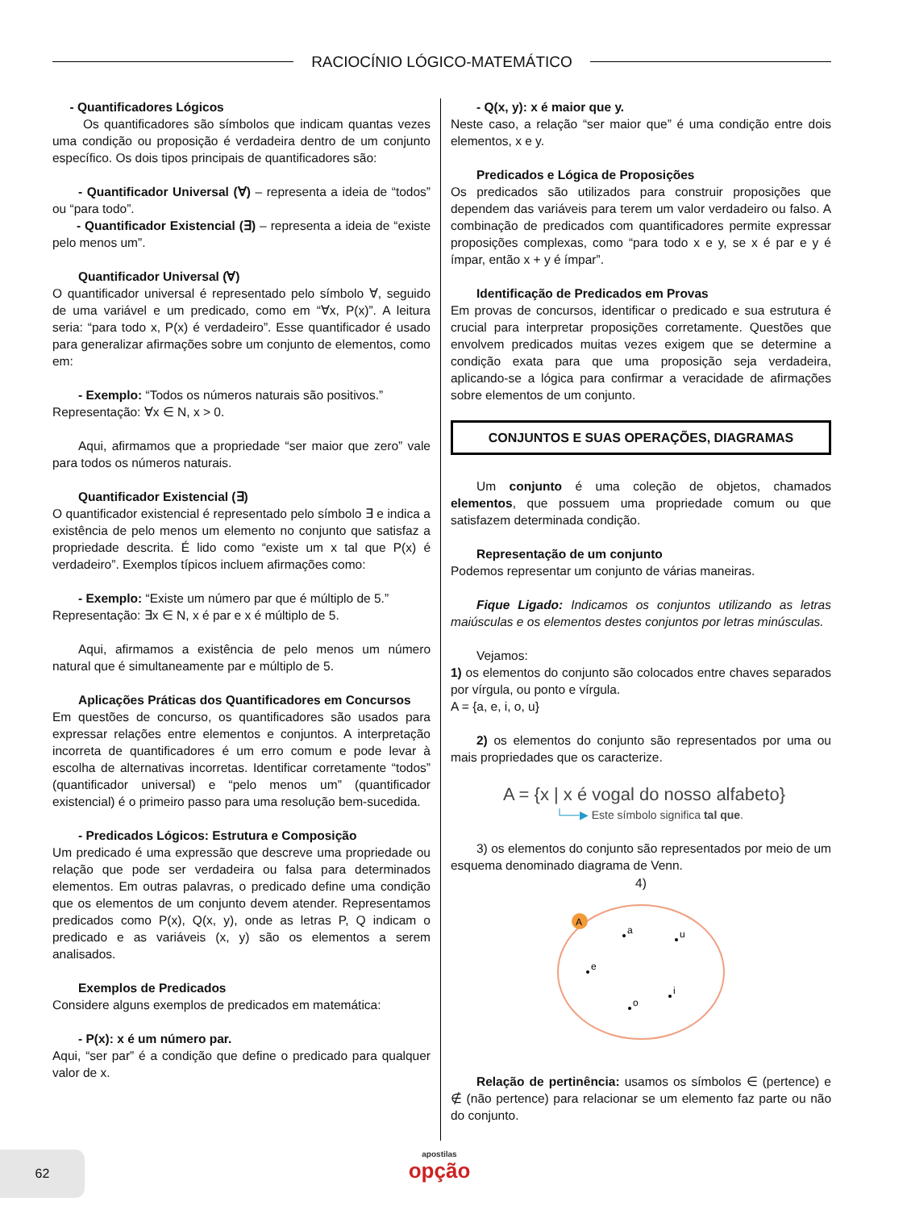RACIOCÍNIO LÓGICO-MATEMÁTICO
- Quantificadores Lógicos
Os quantificadores são símbolos que indicam quantas vezes uma condição ou proposição é verdadeira dentro de um conjunto específico. Os dois tipos principais de quantificadores são:
- Quantificador Universal (∀) – representa a ideia de “todos” ou “para todo”.
- Quantificador Existencial (∃) – representa a ideia de “existe pelo menos um”.
Quantificador Universal (∀)
O quantificador universal é representado pelo símbolo ∀, seguido de uma variável e um predicado, como em “∀x, P(x)”. A leitura seria: “para todo x, P(x) é verdadeiro”. Esse quantificador é usado para generalizar afirmações sobre um conjunto de elementos, como em:
- Exemplo: “Todos os números naturais são positivos.”
Representação: ∀x ∈ N, x > 0.
Aqui, afirmamos que a propriedade “ser maior que zero” vale para todos os números naturais.
Quantificador Existencial (∃)
O quantificador existencial é representado pelo símbolo ∃ e indica a existência de pelo menos um elemento no conjunto que satisfaz a propriedade descrita. É lido como “existe um x tal que P(x) é verdadeiro”. Exemplos típicos incluem afirmações como:
- Exemplo: “Existe um número par que é múltiplo de 5.”
Representação: ∃x ∈ N, x é par e x é múltiplo de 5.
Aqui, afirmamos a existência de pelo menos um número natural que é simultaneamente par e múltiplo de 5.
Aplicações Práticas dos Quantificadores em Concursos
Em questões de concurso, os quantificadores são usados para expressar relações entre elementos e conjuntos. A interpretação incorreta de quantificadores é um erro comum e pode levar à escolha de alternativas incorretas. Identificar corretamente “todos” (quantificador universal) e “pelo menos um” (quantificador existencial) é o primeiro passo para uma resolução bem-sucedida.
- Predicados Lógicos: Estrutura e Composição
Um predicado é uma expressão que descreve uma propriedade ou relação que pode ser verdadeira ou falsa para determinados elementos. Em outras palavras, o predicado define uma condição que os elementos de um conjunto devem atender. Representamos predicados como P(x), Q(x, y), onde as letras P, Q indicam o predicado e as variáveis (x, y) são os elementos a serem analisados.
Exemplos de Predicados
Considere alguns exemplos de predicados em matemática:
- P(x): x é um número par.
Aqui, “ser par” é a condição que define o predicado para qualquer valor de x.
- Q(x, y): x é maior que y.
Neste caso, a relação “ser maior que” é uma condição entre dois elementos, x e y.
Predicados e Lógica de Proposições
Os predicados são utilizados para construir proposições que dependem das variáveis para terem um valor verdadeiro ou falso. A combinação de predicados com quantificadores permite expressar proposições complexas, como “para todo x e y, se x é par e y é ímpar, então x + y é ímpar”.
Identificação de Predicados em Provas
Em provas de concursos, identificar o predicado e sua estrutura é crucial para interpretar proposições corretamente. Questões que envolvem predicados muitas vezes exigem que se determine a condição exata para que uma proposição seja verdadeira, aplicando-se a lógica para confirmar a veracidade de afirmações sobre elementos de um conjunto.
CONJUNTOS E SUAS OPERAÇÕES, DIAGRAMAS
Um conjunto é uma coleção de objetos, chamados elementos, que possuem uma propriedade comum ou que satisfazem determinada condição.
Representação de um conjunto
Podemos representar um conjunto de várias maneiras.
Fique Ligado: Indicamos os conjuntos utilizando as letras maiúsculas e os elementos destes conjuntos por letras minúsculas.
Vejamos:
1) os elementos do conjunto são colocados entre chaves separados por vírgula, ou ponto e vírgula.
A = {a, e, i, o, u}
2) os elementos do conjunto são representados por uma ou mais propriedades que os caracterize.
A = {x | x é vogal do nosso alfabeto}
└──▶ Este símbolo significa tal que.
3) os elementos do conjunto são representados por meio de um esquema denominado diagrama de Venn.
4)
A
a
u
e
i
o
Relação de pertinência: usamos os símbolos ∈ (pertence) e ∉ (não pertence) para relacionar se um elemento faz parte ou não do conjunto.
62
apostilas
opção